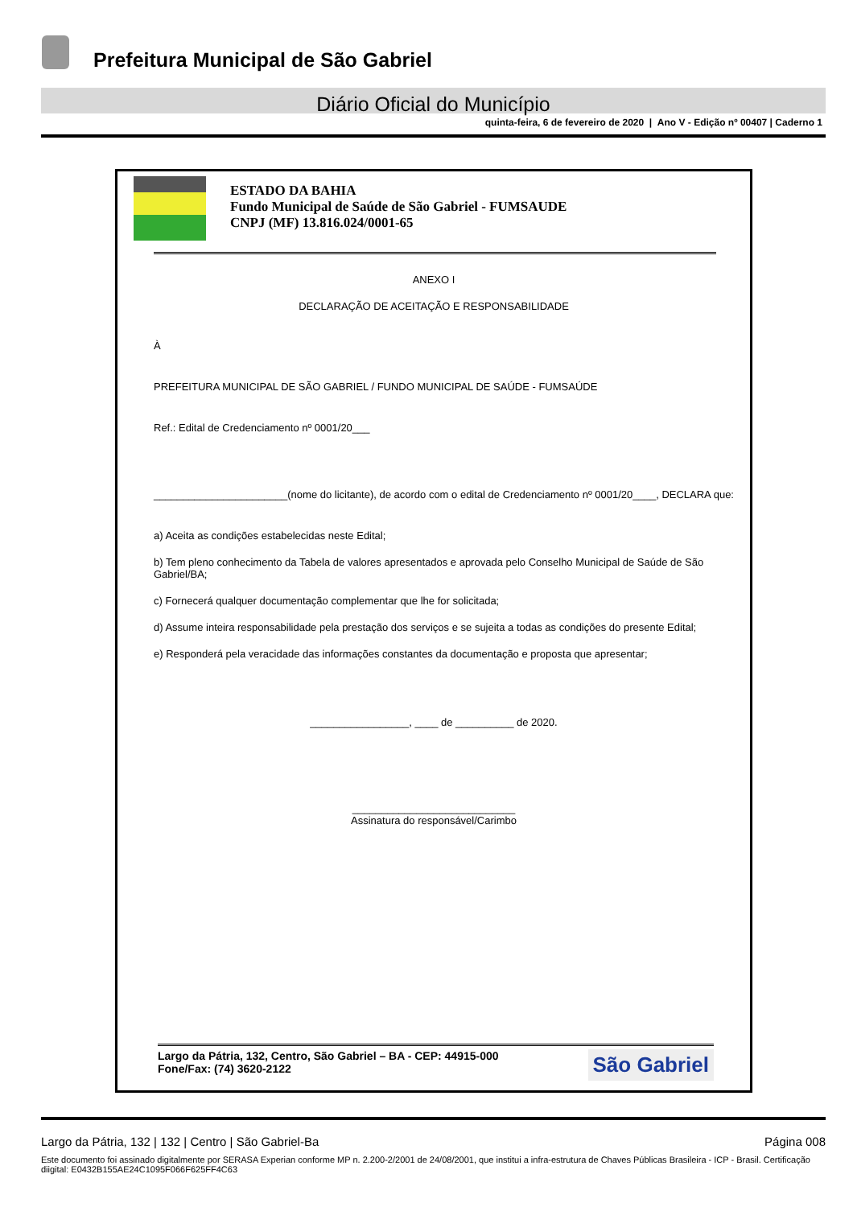Prefeitura Municipal de São Gabriel
Diário Oficial do Município
quinta-feira, 6 de fevereiro de 2020 | Ano V - Edição nº 00407 | Caderno 1
ESTADO DA BAHIA
Fundo Municipal de Saúde de São Gabriel - FUMSAUDE
CNPJ (MF) 13.816.024/0001-65
ANEXO I
DECLARAÇÃO DE ACEITAÇÃO E RESPONSABILIDADE
À
PREFEITURA MUNICIPAL DE SÃO GABRIEL / FUNDO MUNICIPAL DE SAÚDE - FUMSAÚDE
Ref.: Edital de Credenciamento nº 0001/20___
_______________________(nome do licitante), de acordo com o edital de Credenciamento nº 0001/20____, DECLARA que:
a) Aceita as condições estabelecidas neste Edital;
b) Tem pleno conhecimento da Tabela de valores apresentados e aprovada pelo Conselho Municipal de Saúde de São Gabriel/BA;
c) Fornecerá qualquer documentação complementar que lhe for solicitada;
d) Assume inteira responsabilidade pela prestação dos serviços e se sujeita a todas as condições do presente Edital;
e) Responderá pela veracidade das informações constantes da documentação e proposta que apresentar;
_________________, ____ de __________ de 2020.
____________________________
Assinatura do responsável/Carimbo
Largo da Pátria, 132, Centro, São Gabriel – BA - CEP: 44915-000
Fone/Fax: (74) 3620-2122
São Gabriel
Largo da Pátria, 132 | 132 | Centro | São Gabriel-Ba Página 008
Este documento foi assinado digitalmente por SERASA Experian conforme MP n. 2.200-2/2001 de 24/08/2001, que institui a infra-estrutura de Chaves Públicas Brasileira - ICP - Brasil. Certificação diigital: E0432B155AE24C1095F066F625FF4C63